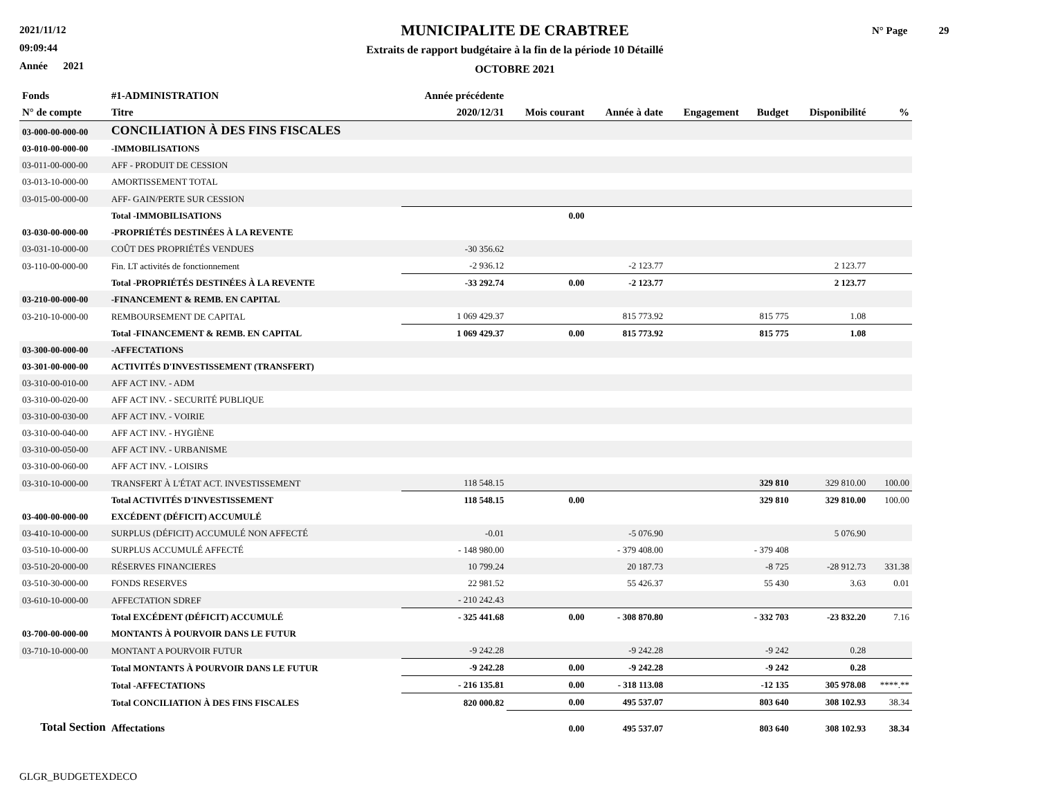2021/11/12
09:09:44
Année 2021
MUNICIPALITE DE CRABTREE
Extraits de rapport budgétaire à la fin de la période 10 Détaillé
OCTOBRE 2021
N° Page 29
| Fonds | #1-ADMINISTRATION | Année précédente | | | | | | |
| --- | --- | --- | --- | --- | --- | --- | --- | --- |
| N° de compte | Titre | 2020/12/31 | Mois courant | Année à date | Engagement | Budget | Disponibilité | % |
| 03-000-00-000-00 | CONCILIATION À DES FINS FISCALES | | | | | | | |
| 03-010-00-000-00 | -IMMOBILISATIONS | | | | | | | |
| 03-011-00-000-00 | AFF - PRODUIT DE CESSION | | | | | | | |
| 03-013-10-000-00 | AMORTISSEMENT TOTAL | | | | | | | |
| 03-015-00-000-00 | AFF- GAIN/PERTE SUR CESSION | | | | | | | |
| | Total -IMMOBILISATIONS | | 0.00 | | | | | |
| 03-030-00-000-00 | -PROPRIÉTÉS DESTINÉES À LA REVENTE | | | | | | | |
| 03-031-10-000-00 | COÛT DES PROPRIÉTÉS VENDUES | -30 356.62 | | | | | | |
| 03-110-00-000-00 | Fin. LT activités de fonctionnement | -2 936.12 | | -2 123.77 | | | 2 123.77 | |
| | Total -PROPRIÉTÉS DESTINÉES À LA REVENTE | -33 292.74 | 0.00 | -2 123.77 | | | 2 123.77 | |
| 03-210-00-000-00 | -FINANCEMENT & REMB. EN CAPITAL | | | | | | | |
| 03-210-10-000-00 | REMBOURSEMENT DE CAPITAL | 1 069 429.37 | | 815 773.92 | | 815 775 | 1.08 | |
| | Total -FINANCEMENT & REMB. EN CAPITAL | 1 069 429.37 | 0.00 | 815 773.92 | | 815 775 | 1.08 | |
| 03-300-00-000-00 | -AFFECTATIONS | | | | | | | |
| 03-301-00-000-00 | ACTIVITÉS D'INVESTISSEMENT (TRANSFERT) | | | | | | | |
| 03-310-00-010-00 | AFF ACT INV. - ADM | | | | | | | |
| 03-310-00-020-00 | AFF ACT INV. - SECURITÉ PUBLIQUE | | | | | | | |
| 03-310-00-030-00 | AFF ACT INV. - VOIRIE | | | | | | | |
| 03-310-00-040-00 | AFF ACT INV. - HYGIÈNE | | | | | | | |
| 03-310-00-050-00 | AFF ACT INV. - URBANISME | | | | | | | |
| 03-310-00-060-00 | AFF ACT INV. - LOISIRS | | | | | | | |
| 03-310-10-000-00 | TRANSFERT À L'ÉTAT ACT. INVESTISSEMENT | 118 548.15 | | | | 329 810 | 329 810.00 | 100.00 |
| | Total ACTIVITÉS D'INVESTISSEMENT | 118 548.15 | 0.00 | | | 329 810 | 329 810.00 | 100.00 |
| 03-400-00-000-00 | EXCÉDENT (DÉFICIT) ACCUMULÉ | | | | | | | |
| 03-410-10-000-00 | SURPLUS (DÉFICIT) ACCUMULÉ NON AFFECTÉ | -0.01 | | -5 076.90 | | | 5 076.90 | |
| 03-510-10-000-00 | SURPLUS ACCUMULÉ AFFECTÉ | - 148 980.00 | | - 379 408.00 | | - 379 408 | | |
| 03-510-20-000-00 | RÉSERVES FINANCIERES | 10 799.24 | | 20 187.73 | | -8 725 | -28 912.73 | 331.38 |
| 03-510-30-000-00 | FONDS RESERVES | 22 981.52 | | 55 426.37 | | 55 430 | 3.63 | 0.01 |
| 03-610-10-000-00 | AFFECTATION SDREF | - 210 242.43 | | | | | | |
| | Total EXCÉDENT (DÉFICIT) ACCUMULÉ | - 325 441.68 | 0.00 | - 308 870.80 | | - 332 703 | -23 832.20 | 7.16 |
| 03-700-00-000-00 | MONTANTS À POURVOIR DANS LE FUTUR | | | | | | | |
| 03-710-10-000-00 | MONTANT A POURVOIR FUTUR | -9 242.28 | | -9 242.28 | | -9 242 | 0.28 | |
| | Total MONTANTS À POURVOIR DANS LE FUTUR | -9 242.28 | 0.00 | -9 242.28 | | -9 242 | 0.28 | |
| | Total -AFFECTATIONS | - 216 135.81 | 0.00 | - 318 113.08 | | -12 135 | 305 978.08 | ****.** |
| | Total CONCILIATION À DES FINS FISCALES | 820 000.82 | 0.00 | 495 537.07 | | 803 640 | 308 102.93 | 38.34 |
| Total Section | Affectations | | 0.00 | 495 537.07 | | 803 640 | 308 102.93 | 38.34 |
GLGR_BUDGETEXDECO